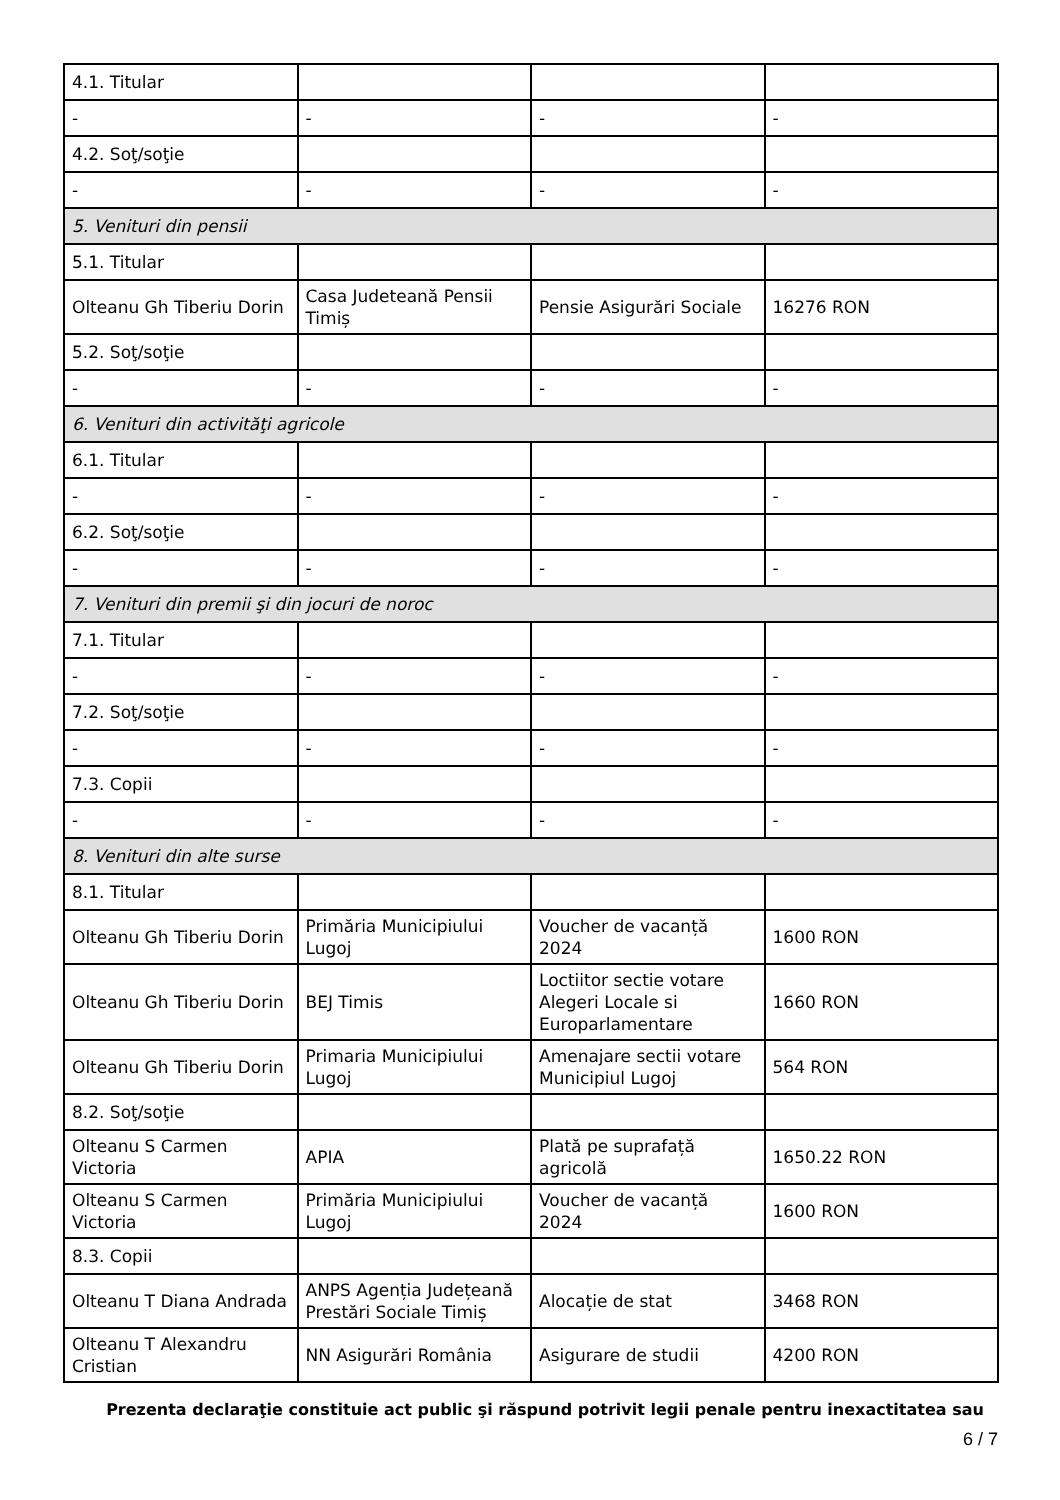| 4.1. Titular | | | |
| - | - | - | - |
| 4.2. Soţ/soţie | | | |
| - | - | - | - |
| 5. Venituri din pensii | | | |
| 5.1. Titular | | | |
| Olteanu Gh Tiberiu Dorin | Casa Judeteană Pensii Timiș | Pensie Asigurări Sociale | 16276 RON |
| 5.2. Soţ/soţie | | | |
| - | - | - | - |
| 6. Venituri din activităţi agricole | | | |
| 6.1. Titular | | | |
| - | - | - | - |
| 6.2. Soţ/soţie | | | |
| - | - | - | - |
| 7. Venituri din premii şi din jocuri de noroc | | | |
| 7.1. Titular | | | |
| - | - | - | - |
| 7.2. Soţ/soţie | | | |
| - | - | - | - |
| 7.3. Copii | | | |
| - | - | - | - |
| 8. Venituri din alte surse | | | |
| 8.1. Titular | | | |
| Olteanu Gh Tiberiu Dorin | Primăria Municipiului Lugoj | Voucher de vacanță 2024 | 1600 RON |
| Olteanu Gh Tiberiu Dorin | BEJ Timis | Loctiitor sectie votare Alegeri Locale si Europarlamentare | 1660 RON |
| Olteanu Gh Tiberiu Dorin | Primaria Municipiului Lugoj | Amenajare sectii votare Municipiul Lugoj | 564 RON |
| 8.2. Soţ/soţie | | | |
| Olteanu S Carmen Victoria | APIA | Plată pe suprafață agricolă | 1650.22 RON |
| Olteanu S Carmen Victoria | Primăria Municipiului Lugoj | Voucher de vacanță 2024 | 1600 RON |
| 8.3. Copii | | | |
| Olteanu T Diana Andrada | ANPS Agenția Județeană Prestări Sociale Timiș | Alocație de stat | 3468 RON |
| Olteanu T Alexandru Cristian | NN Asigurări România | Asigurare de studii | 4200 RON |
Prezenta declaraţie constituie act public şi răspund potrivit legii penale pentru inexactitatea sau
6 / 7